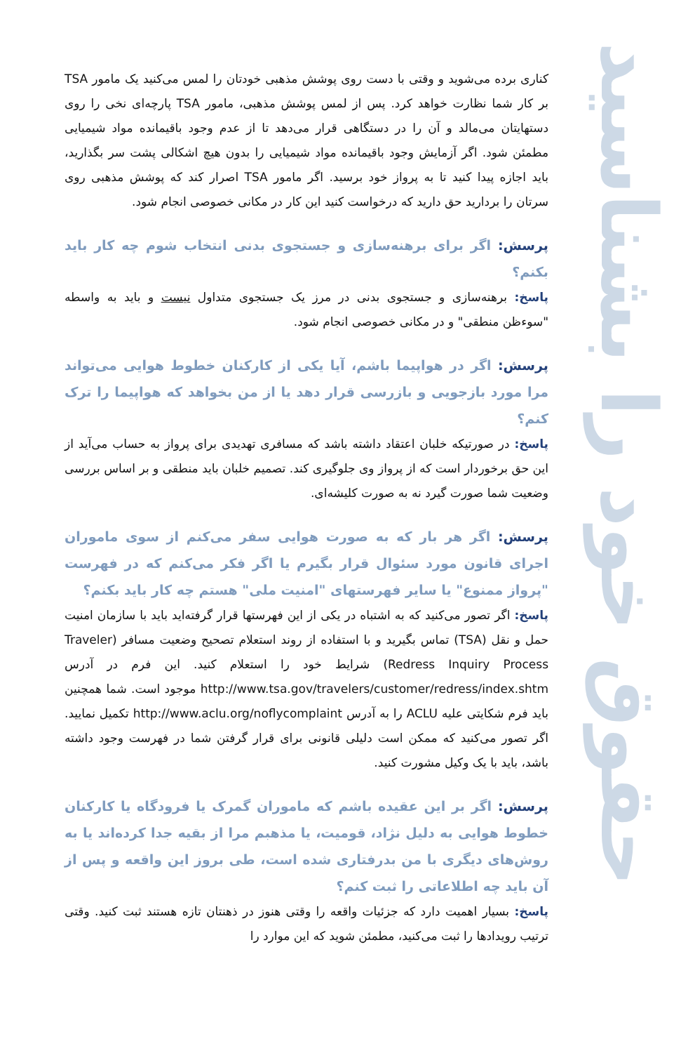حقوق خود را بشناسید
کناری برده می‌شوید و وقتی با دست روی پوشش مذهبی خودتان را لمس می‌کنید یک مامور TSA بر کار شما نظارت خواهد کرد. پس از لمس پوشش مذهبی، مامور TSA پارچه‌ای نخی را روی دستهایتان می‌مالد و آن را در دستگاهی قرار می‌دهد تا از عدم وجود باقیمانده مواد شیمیایی مطمئن شود. اگر آزمایش وجود باقیمانده مواد شیمیایی را بدون هیچ اشکالی پشت سر بگذارید، باید اجازه پیدا کنید تا به پرواز خود برسید. اگر مامور TSA اصرار کند که پوشش مذهبی روی سرتان را بردارید حق دارید که درخواست کنید این کار در مکانی خصوصی انجام شود.
پرسش: اگر برای برهنه‌سازی و جستجوی بدنی انتخاب شوم چه کار باید بکنم؟
پاسخ: برهنه‌سازی و جستجوی بدنی در مرز یک جستجوی متداول نیست و باید به واسطه "سوءظن منطقی" و در مکانی خصوصی انجام شود.
پرسش: اگر در هواپیما باشم، آیا یکی از کارکنان خطوط هوایی می‌تواند مرا مورد بازجویی و بازرسی قرار دهد یا از من بخواهد که هواپیما را ترک کنم؟
پاسخ: در صورتیکه خلبان اعتقاد داشته باشد که مسافری تهدیدی برای پرواز به حساب می‌آید از این حق برخوردار است که از پرواز وی جلوگیری کند. تصمیم خلبان باید منطقی و بر اساس بررسی وضعیت شما صورت گیرد نه به صورت کلیشه‌ای.
پرسش: اگر هر بار که به صورت هوایی سفر می‌کنم از سوی ماموران اجرای قانون مورد سئوال قرار بگیرم یا اگر فکر می‌کنم که در فهرست "پرواز ممنوع" یا سایر فهرستهای "امنیت ملی" هستم چه کار باید بکنم؟
پاسخ: اگر تصور می‌کنید که به اشتباه در یکی از این فهرستها قرار گرفته‌اید باید با سازمان امنیت حمل و نقل (TSA) تماس بگیرید و با استفاده از روند استعلام تصحیح وضعیت مسافر (Traveler Redress Inquiry Process) شرایط خود را استعلام کنید. این فرم در آدرس http://www.tsa.gov/travelers/customer/redress/index.shtm موجود است. شما همچنین باید فرم شکایتی علیه ACLU را به آدرس http://www.aclu.org/noflycomplaint تکمیل نمایید. اگر تصور می‌کنید که ممکن است دلیلی قانونی برای قرار گرفتن شما در فهرست وجود داشته باشد، باید با یک وکیل مشورت کنید.
پرسش: اگر بر این عقیده باشم که ماموران گمرک یا فرودگاه یا کارکنان خطوط هوایی به دلیل نژاد، قومیت، یا مذهبم مرا از بقیه جدا کرده‌اند یا به روش‌های دیگری با من بدرفتاری شده است، طی بروز این واقعه و پس از آن باید چه اطلاعاتی را ثبت کنم؟
پاسخ: بسیار اهمیت دارد که جزئیات واقعه را وقتی هنوز در ذهنتان تازه هستند ثبت کنید. وقتی ترتیب رویدادها را ثبت می‌کنید، مطمئن شوید که این موارد را